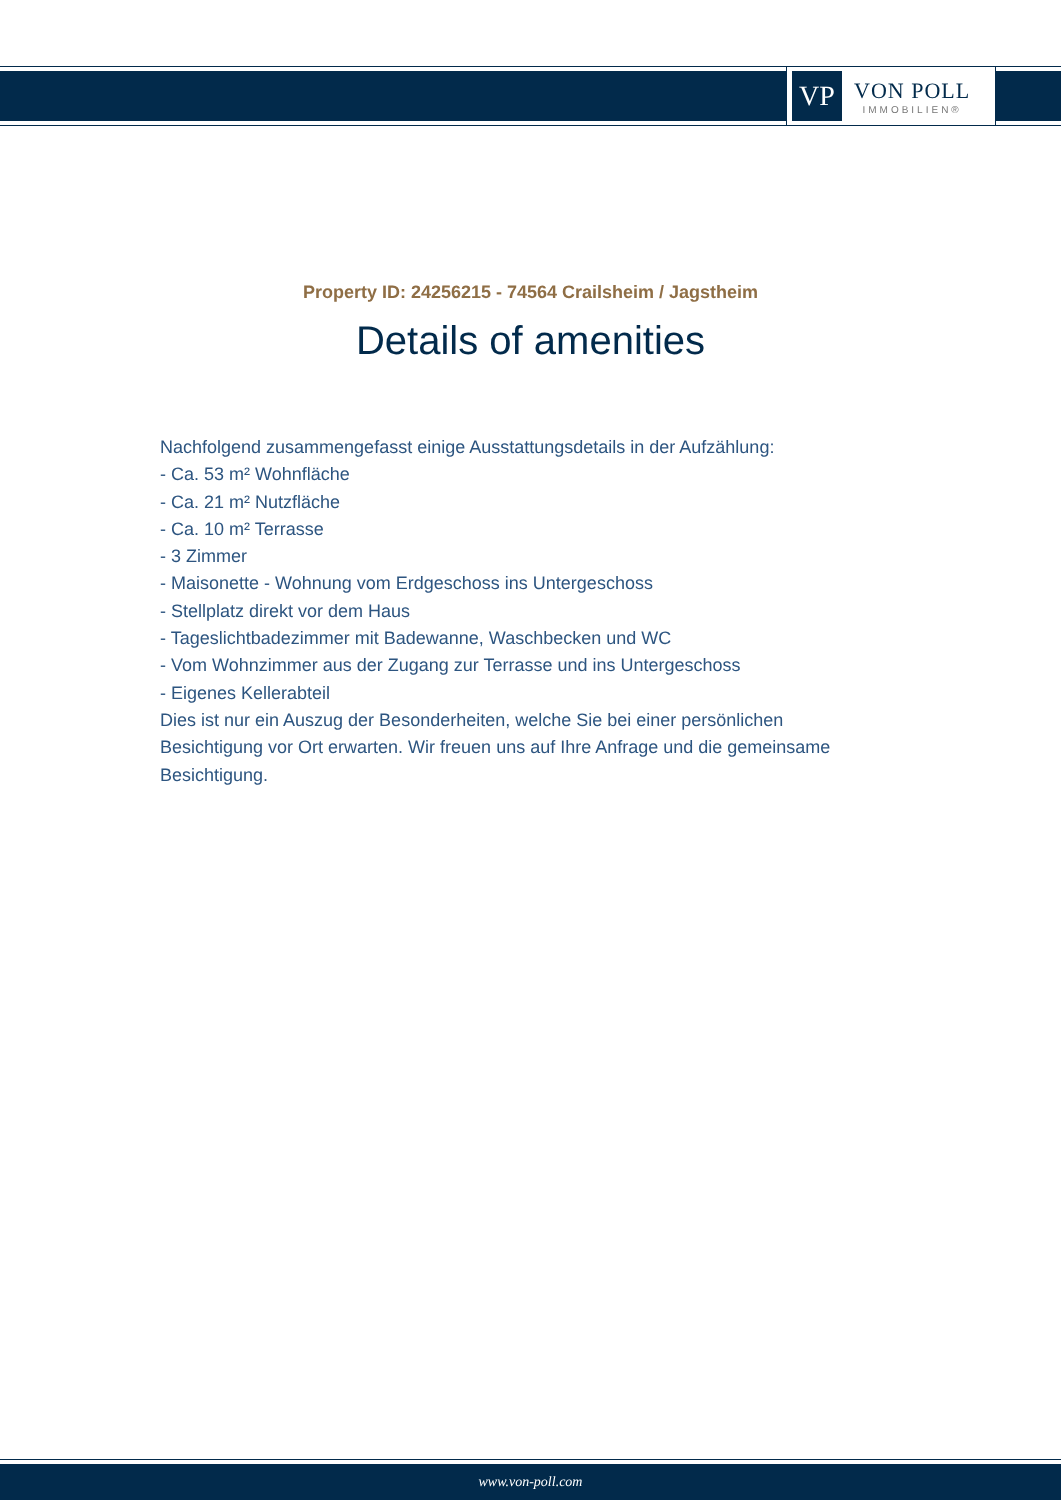VP
VON POLL
IMMOBILIEN®
Property ID: 24256215 - 74564 Crailsheim / Jagstheim
Details of amenities
Nachfolgend zusammengefasst einige Ausstattungsdetails in der Aufzählung:
- Ca. 53 m² Wohnfläche
- Ca. 21 m² Nutzfläche
- Ca. 10 m² Terrasse
- 3 Zimmer
- Maisonette - Wohnung vom Erdgeschoss ins Untergeschoss
- Stellplatz direkt vor dem Haus
- Tageslichtbadezimmer mit Badewanne, Waschbecken und WC
- Vom Wohnzimmer aus der Zugang zur Terrasse und ins Untergeschoss
- Eigenes Kellerabteil
Dies ist nur ein Auszug der Besonderheiten, welche Sie bei einer persönlichen Besichtigung vor Ort erwarten. Wir freuen uns auf Ihre Anfrage und die gemeinsame Besichtigung.
www.von-poll.com